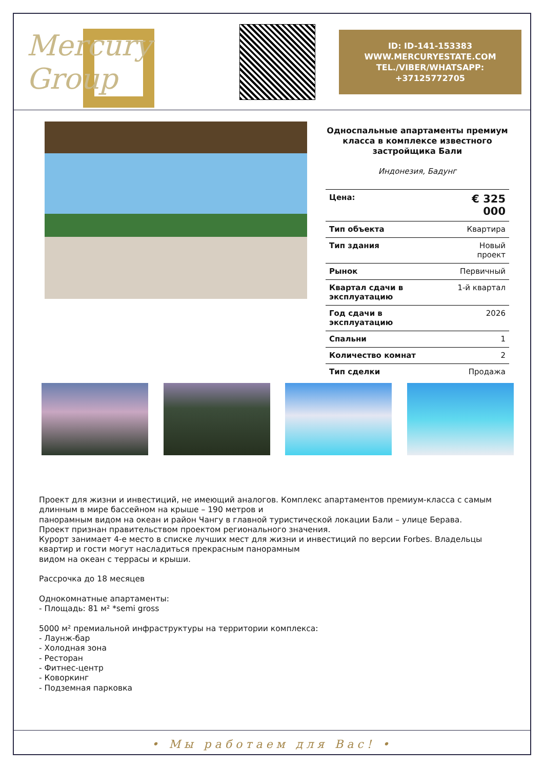Mercury Group
ID: ID-141-153383
WWW.MERCURYESTATE.COM
TEL./VIBER/WHATSAPP:
+37125772705
Односпальные апартаменты премиум класса в комплексе известного застройщика Бали
Индонезия, Бадунг
| Цена: | € 325 000 |
| Тип объекта | Квартира |
| Тип здания | Новый проект |
| Рынок | Первичный |
| Квартал сдачи в эксплуатацию | 1-й квартал |
| Год сдачи в эксплуатацию | 2026 |
| Спальни | 1 |
| Количество комнат | 2 |
| Тип сделки | Продажа |
Проект для жизни и инвестиций, не имеющий аналогов. Комплекс апартаментов премиум-класса с самым длинным в мире бассейном на крыше – 190 метров и
панорамным видом на океан и район Чангу в главной туристической локации Бали – улице Берава.
Проект признан правительством проектом регионального значения.
Курорт занимает 4-е место в списке лучших мест для жизни и инвестиций по версии Forbes. Владельцы квартир и гости могут насладиться прекрасным панорамным
видом на океан с террасы и крыши.
Рассрочка до 18 месяцев
Однокомнатные апартаменты:
- Площадь: 81 м² *semi gross
5000 м² премиальной инфраструктуры на территории комплекса:
- Лаунж-бар
- Холодная зона
- Ресторан
- Фитнес-центр
- Коворкинг
- Подземная парковка
• Мы работаем для Вас! •